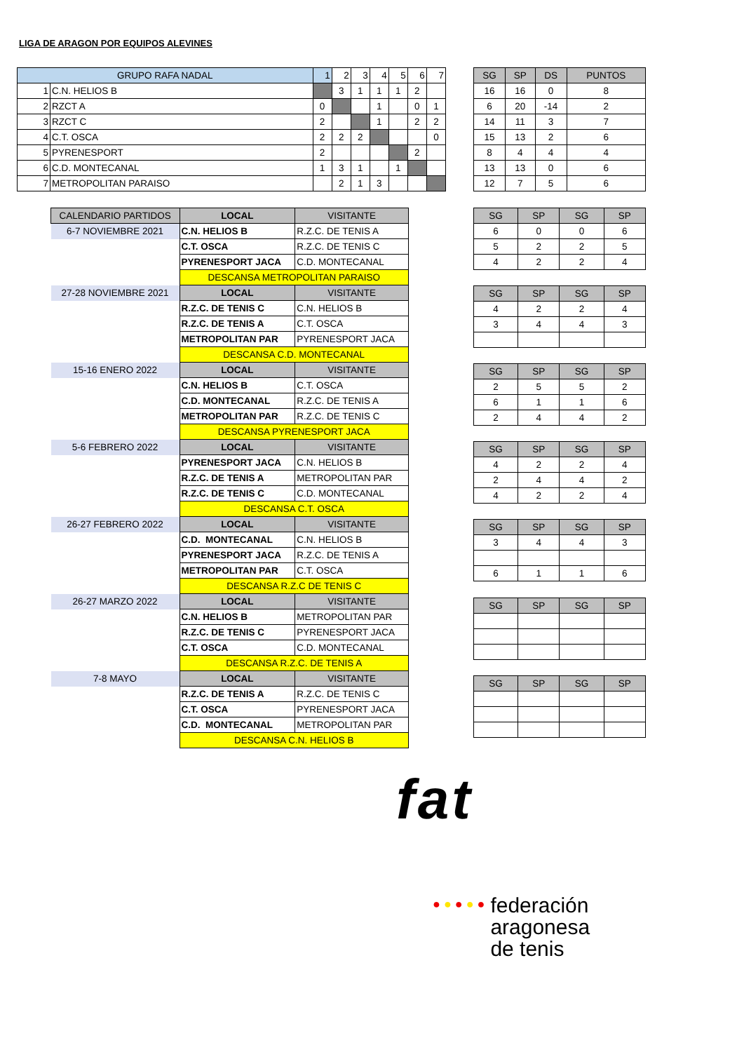LIGA DE ARAGON POR EQUIPOS ALEVINES
| GRUPO RAFA NADAL | | 1 | 2 | 3 | 4 | 5 | 6 | 7 |
| --- | --- | --- | --- | --- | --- | --- | --- | --- |
| 1 | C.N. HELIOS B | | 3 | 1 | 1 | 1 | 2 | |
| 2 | RZCT A | 0 | | | 1 | | 0 | 1 |
| 3 | RZCT C | 2 | | | 1 | | 2 | 2 |
| 4 | C.T. OSCA | 2 | 2 | 2 | | | | 0 |
| 5 | PYRENESPORT | 2 | | | | | 2 | |
| 6 | C.D. MONTECANAL | 1 | 3 | 1 | | 1 | | |
| 7 | METROPOLITAN PARAISO | | 2 | 1 | 3 | | | |
| SG | SP | DS | PUNTOS |
| --- | --- | --- | --- |
| 16 | 16 | 0 | 8 |
| 6 | 20 | -14 | 2 |
| 14 | 11 | 3 | 7 |
| 15 | 13 | 2 | 6 |
| 8 | 4 | 4 | 4 |
| 13 | 13 | 0 | 6 |
| 12 | 7 | 5 | 6 |
| CALENDARIO PARTIDOS | LOCAL | VISITANTE |
| --- | --- | --- |
| 6-7 NOVIEMBRE 2021 | C.N. HELIOS B | R.Z.C. DE TENIS A |
| | C.T. OSCA | R.Z.C. DE TENIS C |
| | PYRENESPORT JACA | C.D. MONTECANAL |
| | DESCANSA METROPOLITAN PARAISO | |
| 27-28 NOVIEMBRE 2021 | LOCAL | VISITANTE |
| | R.Z.C. DE TENIS C | C.N. HELIOS B |
| | R.Z.C. DE TENIS A | C.T. OSCA |
| | METROPOLITAN PAR | PYRENESPORT JACA |
| | DESCANSA C.D. MONTECANAL | |
| 15-16 ENERO 2022 | LOCAL | VISITANTE |
| | C.N. HELIOS B | C.T. OSCA |
| | C.D. MONTECANAL | R.Z.C. DE TENIS A |
| | METROPOLITAN PAR | R.Z.C. DE TENIS C |
| | DESCANSA PYRENESPORT JACA | |
| 5-6 FEBRERO 2022 | LOCAL | VISITANTE |
| | PYRENESPORT JACA | C.N. HELIOS B |
| | R.Z.C. DE TENIS A | METROPOLITAN PAR |
| | R.Z.C. DE TENIS C | C.D. MONTECANAL |
| | DESCANSA C.T. OSCA | |
| 26-27 FEBRERO 2022 | LOCAL | VISITANTE |
| | C.D. MONTECANAL | C.N. HELIOS B |
| | PYRENESPORT JACA | R.Z.C. DE TENIS A |
| | METROPOLITAN PAR | C.T. OSCA |
| | DESCANSA R.Z.C DE TENIS C | |
| 26-27 MARZO 2022 | LOCAL | VISITANTE |
| | C.N. HELIOS B | METROPOLITAN PAR |
| | R.Z.C. DE TENIS C | PYRENESPORT JACA |
| | C.T. OSCA | C.D. MONTECANAL |
| | DESCANSA R.Z.C. DE TENIS A | |
| 7-8 MAYO | LOCAL | VISITANTE |
| | R.Z.C. DE TENIS A | R.Z.C. DE TENIS C |
| | C.T. OSCA | PYRENESPORT JACA |
| | C.D. MONTECANAL | METROPOLITAN PAR |
| | DESCANSA C.N. HELIOS B | |
| SG | SP | SG | SP |
| --- | --- | --- | --- |
| 6 | 0 | 0 | 6 |
| 5 | 2 | 2 | 5 |
| 4 | 2 | 2 | 4 |
| SG | SP | SG | SP |
| --- | --- | --- | --- |
| 4 | 2 | 2 | 4 |
| 3 | 4 | 4 | 3 |
| SG | SP | SG | SP |
| --- | --- | --- | --- |
| 2 | 5 | 5 | 2 |
| 6 | 1 | 1 | 6 |
| 2 | 4 | 4 | 2 |
| SG | SP | SG | SP |
| --- | --- | --- | --- |
| 4 | 2 | 2 | 4 |
| 2 | 4 | 4 | 2 |
| 4 | 2 | 2 | 4 |
| SG | SP | SG | SP |
| --- | --- | --- | --- |
| 3 | 4 | 4 | 3 |
| 6 | 1 | 1 | 6 |
| SG | SP | SG | SP |
| --- | --- | --- | --- |
| SG | SP | SG | SP |
| --- | --- | --- | --- |
fat
● ● ● ● ●
federación
aragonesa
de tenis